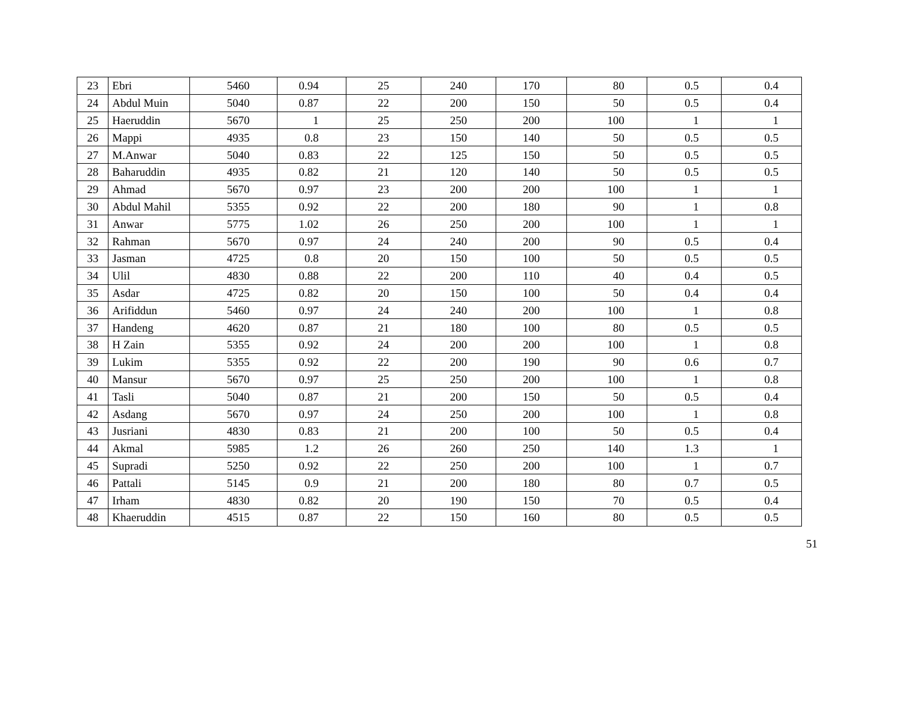| 23 | Ebri | 5460 | 0.94 | 25 | 240 | 170 | 80 | 0.5 | 0.4 |
| 24 | Abdul Muin | 5040 | 0.87 | 22 | 200 | 150 | 50 | 0.5 | 0.4 |
| 25 | Haeruddin | 5670 | 1 | 25 | 250 | 200 | 100 | 1 | 1 |
| 26 | Mappi | 4935 | 0.8 | 23 | 150 | 140 | 50 | 0.5 | 0.5 |
| 27 | M.Anwar | 5040 | 0.83 | 22 | 125 | 150 | 50 | 0.5 | 0.5 |
| 28 | Baharuddin | 4935 | 0.82 | 21 | 120 | 140 | 50 | 0.5 | 0.5 |
| 29 | Ahmad | 5670 | 0.97 | 23 | 200 | 200 | 100 | 1 | 1 |
| 30 | Abdul Mahil | 5355 | 0.92 | 22 | 200 | 180 | 90 | 1 | 0.8 |
| 31 | Anwar | 5775 | 1.02 | 26 | 250 | 200 | 100 | 1 | 1 |
| 32 | Rahman | 5670 | 0.97 | 24 | 240 | 200 | 90 | 0.5 | 0.4 |
| 33 | Jasman | 4725 | 0.8 | 20 | 150 | 100 | 50 | 0.5 | 0.5 |
| 34 | Ulil | 4830 | 0.88 | 22 | 200 | 110 | 40 | 0.4 | 0.5 |
| 35 | Asdar | 4725 | 0.82 | 20 | 150 | 100 | 50 | 0.4 | 0.4 |
| 36 | Arifiddun | 5460 | 0.97 | 24 | 240 | 200 | 100 | 1 | 0.8 |
| 37 | Handeng | 4620 | 0.87 | 21 | 180 | 100 | 80 | 0.5 | 0.5 |
| 38 | H Zain | 5355 | 0.92 | 24 | 200 | 200 | 100 | 1 | 0.8 |
| 39 | Lukim | 5355 | 0.92 | 22 | 200 | 190 | 90 | 0.6 | 0.7 |
| 40 | Mansur | 5670 | 0.97 | 25 | 250 | 200 | 100 | 1 | 0.8 |
| 41 | Tasli | 5040 | 0.87 | 21 | 200 | 150 | 50 | 0.5 | 0.4 |
| 42 | Asdang | 5670 | 0.97 | 24 | 250 | 200 | 100 | 1 | 0.8 |
| 43 | Jusriani | 4830 | 0.83 | 21 | 200 | 100 | 50 | 0.5 | 0.4 |
| 44 | Akmal | 5985 | 1.2 | 26 | 260 | 250 | 140 | 1.3 | 1 |
| 45 | Supradi | 5250 | 0.92 | 22 | 250 | 200 | 100 | 1 | 0.7 |
| 46 | Pattali | 5145 | 0.9 | 21 | 200 | 180 | 80 | 0.7 | 0.5 |
| 47 | Irham | 4830 | 0.82 | 20 | 190 | 150 | 70 | 0.5 | 0.4 |
| 48 | Khaeruddin | 4515 | 0.87 | 22 | 150 | 160 | 80 | 0.5 | 0.5 |
51